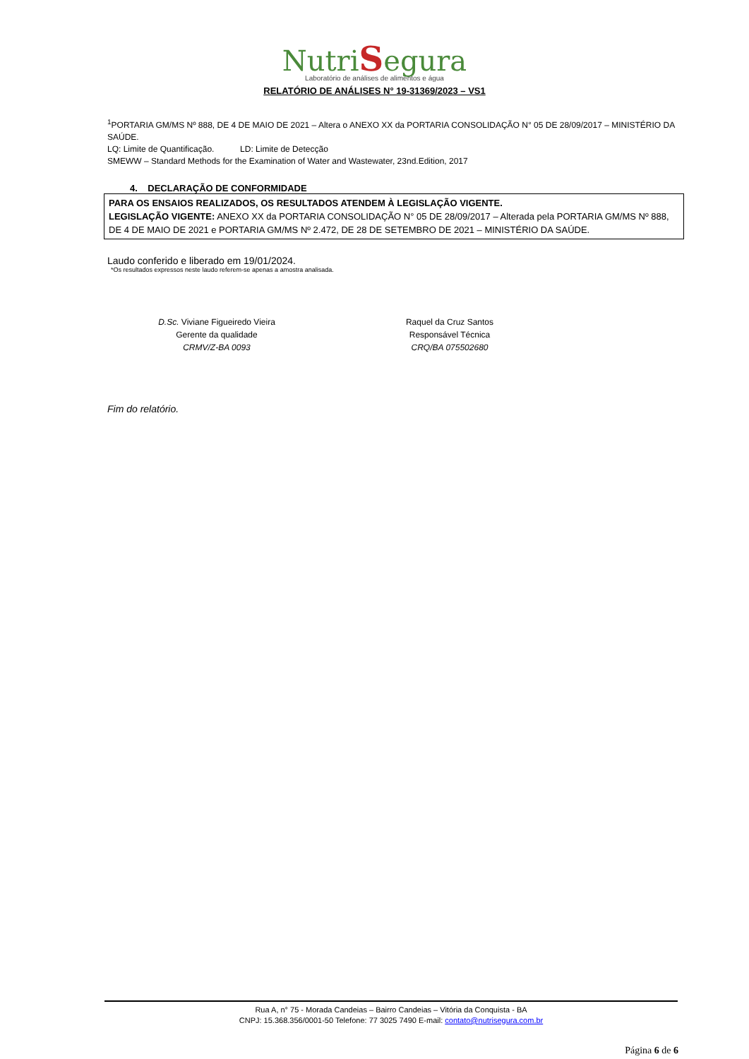NutriSegura
Laboratório de análises de alimentos e água
RELATÓRIO DE ANÁLISES N° 19-31369/2023 – VS1
<sup>1</sup> PORTARIA GM/MS Nº 888, DE 4 DE MAIO DE 2021 – Altera o ANEXO XX da PORTARIA CONSOLIDAÇÃO N° 05 DE 28/09/2017 – MINISTÉRIO DA SAÚDE.
LQ: Limite de Quantificação. LD: Limite de Detecção
SMEWW – Standard Methods for the Examination of Water and Wastewater, 23nd.Edition, 2017
4. DECLARAÇÃO DE CONFORMIDADE
PARA OS ENSAIOS REALIZADOS, OS RESULTADOS ATENDEM À LEGISLAÇÃO VIGENTE.
LEGISLAÇÃO VIGENTE: ANEXO XX da PORTARIA CONSOLIDAÇÃO N° 05 DE 28/09/2017 – Alterada pela PORTARIA GM/MS Nº 888, DE 4 DE MAIO DE 2021 e PORTARIA GM/MS Nº 2.472, DE 28 DE SETEMBRO DE 2021 – MINISTÉRIO DA SAÚDE.
Laudo conferido e liberado em 19/01/2024.
*Os resultados expressos neste laudo referem-se apenas a amostra analisada.
D.Sc. Viviane Figueiredo Vieira
Gerente da qualidade
CRMV/Z-BA 0093
Raquel da Cruz Santos
Responsável Técnica
CRQ/BA 075502680
Fim do relatório.
Rua A, n° 75 - Morada Candeias – Bairro Candeias – Vitória da Conquista - BA
CNPJ: 15.368.356/0001-50 Telefone: 77 3025 7490 E-mail: contato@nutrisegura.com.br
Página 6 de 6